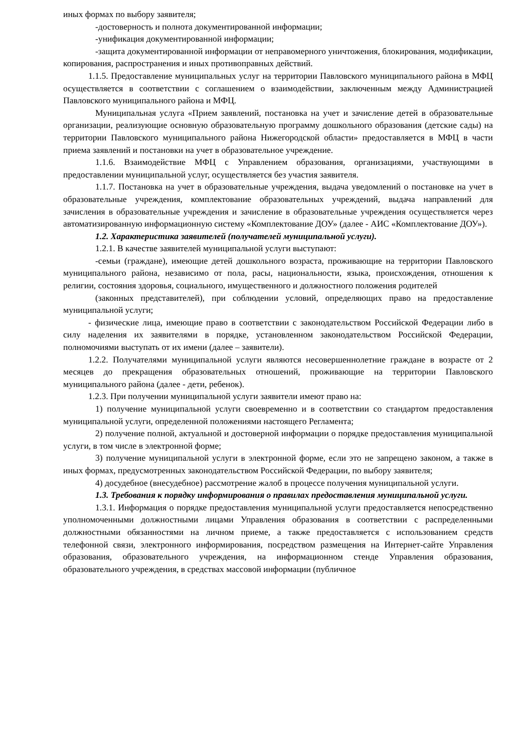иных формах по выбору заявителя;
-достоверность и полнота документированной информации;
-унификация документированной информации;
-защита документированной информации от неправомерного уничтожения, блокирования, модификации, копирования, распространения и иных противоправных действий.
1.1.5. Предоставление муниципальных услуг на территории Павловского муниципального района в МФЦ осуществляется в соответствии с соглашением о взаимодействии, заключенным между Администрацией Павловского муниципального района и МФЦ.
Муниципальная услуга «Прием заявлений, постановка на учет и зачисление детей в образовательные организации, реализующие основную образовательную программу дошкольного образования (детские сады) на территории Павловского муниципального района Нижегородской области» предоставляется в МФЦ в части приема заявлений и постановки на учет в образовательное учреждение.
1.1.6. Взаимодействие МФЦ с Управлением образования, организациями, участвующими в предоставлении муниципальной услуг, осуществляется без участия заявителя.
1.1.7. Постановка на учет в образовательные учреждения, выдача уведомлений о постановке на учет в образовательные учреждения, комплектование образовательных учреждений, выдача направлений для зачисления в образовательные учреждения и зачисление в образовательные учреждения осуществляется через автоматизированную информационную систему «Комплектование ДОУ» (далее - АИС «Комплектование ДОУ»).
1.2. Характеристика заявителей (получателей муниципальной услуги).
1.2.1. В качестве заявителей муниципальной услуги выступают:
-семьи (граждане), имеющие детей дошкольного возраста, проживающие на территории Павловского муниципального района, независимо от пола, расы, национальности, языка, происхождения, отношения к религии, состояния здоровья, социального, имущественного и должностного положения родителей
(законных представителей), при соблюдении условий, определяющих право на предоставление муниципальной услуги;
- физические лица, имеющие право в соответствии с законодательством Российской Федерации либо в силу наделения их заявителями в порядке, установленном законодательством Российской Федерации, полномочиями выступать от их имени (далее – заявители).
1.2.2. Получателями муниципальной услуги являются несовершеннолетние граждане в возрасте от 2 месяцев до прекращения образовательных отношений, проживающие на территории Павловского муниципального района (далее - дети, ребенок).
1.2.3. При получении муниципальной услуги заявители имеют право на:
1) получение муниципальной услуги своевременно и в соответствии со стандартом предоставления муниципальной услуги, определенной положениями настоящего Регламента;
2) получение полной, актуальной и достоверной информации о порядке предоставления муниципальной услуги, в том числе в электронной форме;
3) получение муниципальной услуги в электронной форме, если это не запрещено законом, а также в иных формах, предусмотренных законодательством Российской Федерации, по выбору заявителя;
4) досудебное (внесудебное) рассмотрение жалоб в процессе получения муниципальной услуги.
1.3. Требования к порядку информирования о правилах предоставления муниципальной услуги.
1.3.1. Информация о порядке предоставления муниципальной услуги предоставляется непосредственно уполномоченными должностными лицами Управления образования в соответствии с распределенными должностными обязанностями на личном приеме, а также предоставляется с использованием средств телефонной связи, электронного информирования, посредством размещения на Интернет-сайте Управления образования, образовательного учреждения, на информационном стенде Управления образования, образовательного учреждения, в средствах массовой информации (публичное